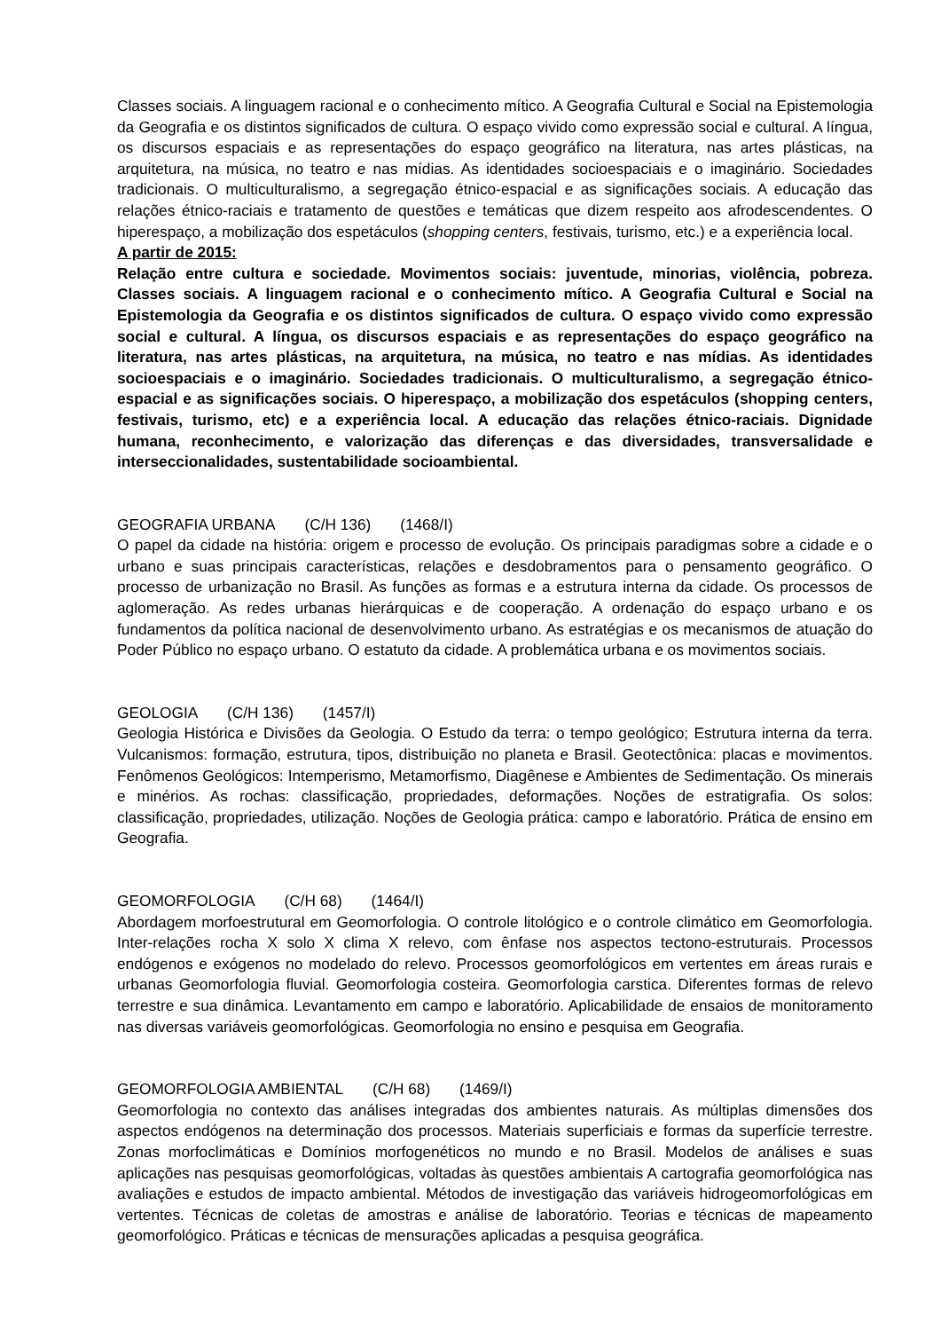Classes sociais. A linguagem racional e o conhecimento mítico. A Geografia Cultural e Social na Epistemologia da Geografia e os distintos significados de cultura. O espaço vivido como expressão social e cultural. A língua, os discursos espaciais e as representações do espaço geográfico na literatura, nas artes plásticas, na arquitetura, na música, no teatro e nas mídias. As identidades socioespaciais e o imaginário. Sociedades tradicionais. O multiculturalismo, a segregação étnico-espacial e as significações sociais. A educação das relações étnico-raciais e tratamento de questões e temáticas que dizem respeito aos afrodescendentes. O hiperespaço, a mobilização dos espetáculos (shopping centers, festivais, turismo, etc.) e a experiência local.
A partir de 2015:
Relação entre cultura e sociedade. Movimentos sociais: juventude, minorias, violência, pobreza. Classes sociais. A linguagem racional e o conhecimento mítico. A Geografia Cultural e Social na Epistemologia da Geografia e os distintos significados de cultura. O espaço vivido como expressão social e cultural. A língua, os discursos espaciais e as representações do espaço geográfico na literatura, nas artes plásticas, na arquitetura, na música, no teatro e nas mídias. As identidades socioespaciais e o imaginário. Sociedades tradicionais. O multiculturalismo, a segregação étnico-espacial e as significações sociais. O hiperespaço, a mobilização dos espetáculos (shopping centers, festivais, turismo, etc) e a experiência local. A educação das relações étnico-raciais. Dignidade humana, reconhecimento, e valorização das diferenças e das diversidades, transversalidade e interseccionalidades, sustentabilidade socioambiental.
GEOGRAFIA URBANA (C/H 136) (1468/I)
O papel da cidade na história: origem e processo de evolução. Os principais paradigmas sobre a cidade e o urbano e suas principais características, relações e desdobramentos para o pensamento geográfico. O processo de urbanização no Brasil. As funções as formas e a estrutura interna da cidade. Os processos de aglomeração. As redes urbanas hierárquicas e de cooperação. A ordenação do espaço urbano e os fundamentos da política nacional de desenvolvimento urbano. As estratégias e os mecanismos de atuação do Poder Público no espaço urbano. O estatuto da cidade. A problemática urbana e os movimentos sociais.
GEOLOGIA (C/H 136) (1457/I)
Geologia Histórica e Divisões da Geologia. O Estudo da terra: o tempo geológico; Estrutura interna da terra. Vulcanismos: formação, estrutura, tipos, distribuição no planeta e Brasil. Geotectônica: placas e movimentos. Fenômenos Geológicos: Intemperismo, Metamorfismo, Diagênese e Ambientes de Sedimentação. Os minerais e minérios. As rochas: classificação, propriedades, deformações. Noções de estratigrafia. Os solos: classificação, propriedades, utilização. Noções de Geologia prática: campo e laboratório. Prática de ensino em Geografia.
GEOMORFOLOGIA (C/H 68) (1464/I)
Abordagem morfoestrutural em Geomorfologia. O controle litológico e o controle climático em Geomorfologia. Inter-relações rocha X solo X clima X relevo, com ênfase nos aspectos tectono-estruturais. Processos endógenos e exógenos no modelado do relevo. Processos geomorfológicos em vertentes em áreas rurais e urbanas Geomorfologia fluvial. Geomorfologia costeira. Geomorfologia carstica. Diferentes formas de relevo terrestre e sua dinâmica. Levantamento em campo e laboratório. Aplicabilidade de ensaios de monitoramento nas diversas variáveis geomorfológicas. Geomorfologia no ensino e pesquisa em Geografia.
GEOMORFOLOGIA AMBIENTAL (C/H 68) (1469/I)
Geomorfologia no contexto das análises integradas dos ambientes naturais. As múltiplas dimensões dos aspectos endógenos na determinação dos processos. Materiais superficiais e formas da superfície terrestre. Zonas morfoclimáticas e Domínios morfogenéticos no mundo e no Brasil. Modelos de análises e suas aplicações nas pesquisas geomorfológicas, voltadas às questões ambientais A cartografia geomorfológica nas avaliações e estudos de impacto ambiental. Métodos de investigação das variáveis hidrogeomorfológicas em vertentes. Técnicas de coletas de amostras e análise de laboratório. Teorias e técnicas de mapeamento geomorfológico. Práticas e técnicas de mensurações aplicadas a pesquisa geográfica.